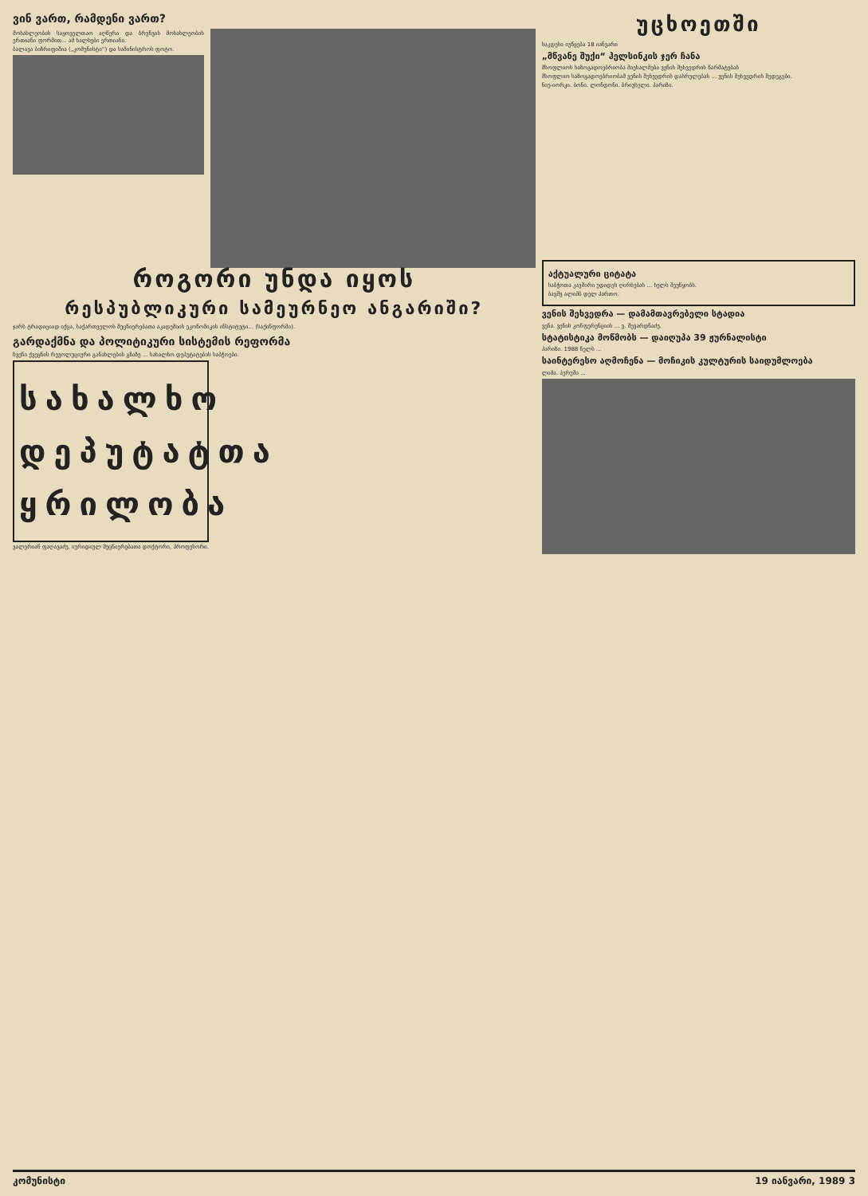ვინ ვართ, რამდენი ვართ?
მოსახლეობის საყოველთაო აღწერა და ბრუნვის მოსახლეობის ერთიანი ფორმით... ამ ხალხები ერთიანი.
ბალავა ბიზრიფიშია („კომუნისტი“) და სამინისტროს ფოტო.
უცხოეთში
საკდესი იუწყება 18 იანვარი
„მწვანე შუქი“ ჰელსინკის ჯერ ჩანა
მსოფლიოს საზოგადოებრიობა მიესალმება ვენის შეხვედრის წარმატებას
მსოფლიო საზოგადოებრიობამ ვენის შეხვედრის დასრულებას ... ვენის შეხვედრის შედეგები.
ნიუ-იორკი. ბონი. ლონდონი. ბრიუსელი. პარიზი.
როგორი უნდა იყოს
რესპუბლიკური სამეურნეო ანგარიში?
ჯარს ტრადიციად იქცა, საქართველოს მეცნიერებათა აკადემიის ეკონომიკის ინსტიტუტი... (საქინფორმი).
გარდაქმნა და პოლიტიკური სისტემის რეფორმა
ჩვენი ქვეყნის რევოლუციური განახლების გზაზე ... სახალხო დეპუტატების საბჭოები.
სახალხო
დეპუტატთა
ყრილობა
ვალერიან ფაღავაძე, იურიდიულ მეცნიერებათა დოქტორი, პროფესორი.
აქტუალური ციტატა
საბჭოთა კავშირი უდიდეს ღირსებას ... ხელს შეუწყობს.
ბავშვ ალიმბ დელ პართო.
ვენის შეხვედრა — დამამთავრებელი სტადია
ვენა. ვენის კონფერენციის ... ვ. შევარდნაძე.
სტატისტიკა მოწმობს — დაიღუპა 39 ჟურნალისტი
პარიზი. 1988 წელს ...
საინტერესო აღმოჩენა — მოჩიკის კულტურის საიდუმლოება
ლიმა. პერუში ...
კომუნისტი 19 იანვარი, 1989 3